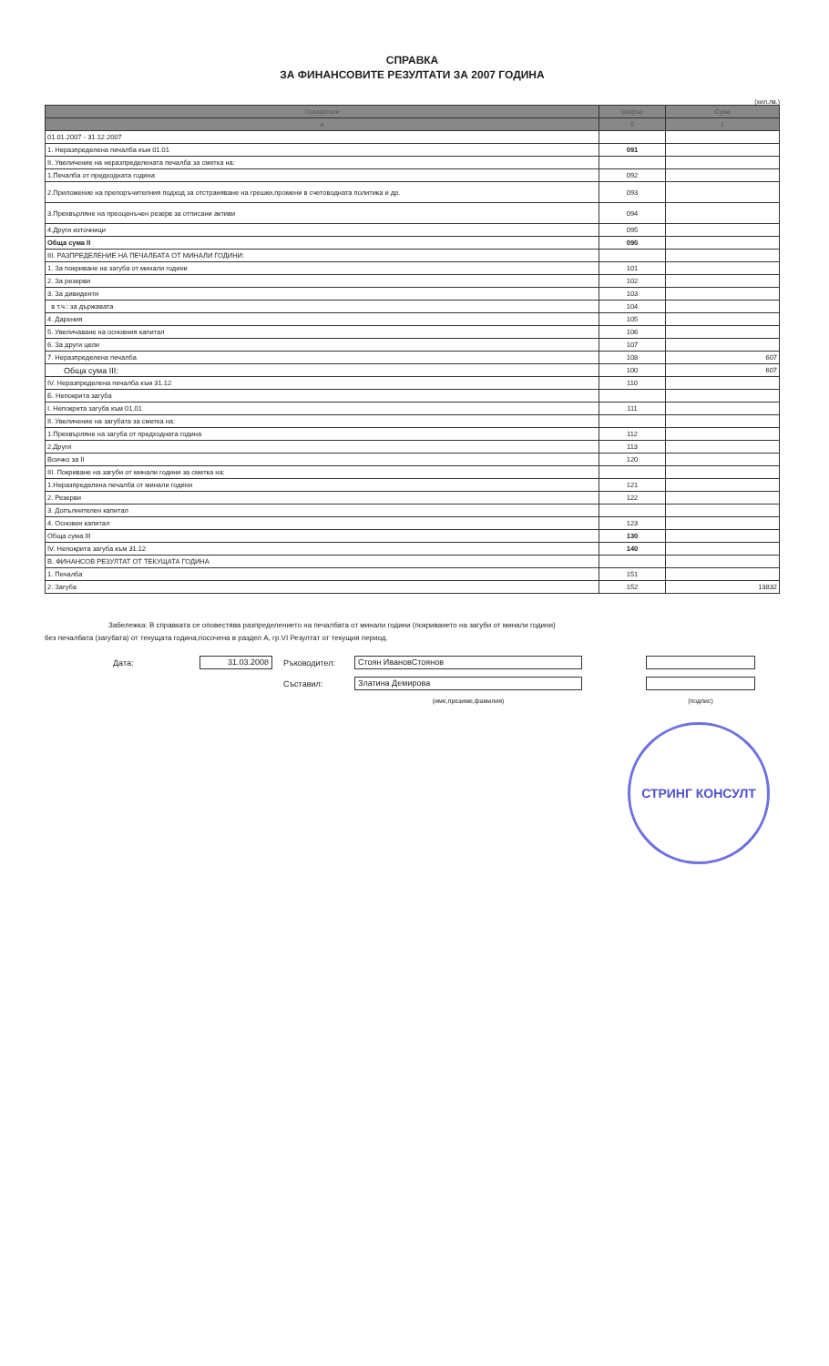СПРАВКА
ЗА ФИНАНСОВИТЕ РЕЗУЛТАТИ ЗА 2007 ГОДИНА
(хил.лв.)
| Показатели | Шифър | Сума |
| --- | --- | --- |
| а | б | 1 |
| 01.01.2007 - 31.12.2007 | | |
| 1. Неразпределена печалба към 01.01 | 091 | |
| II. Увеличение на неразпределената печалба за сметка на: | | |
| 1.Печалба от предходната година | 092 | |
| 2.Приложение на препоръчителния подход за отстраняване на грешки,промени в счетоводната политика и др. | 093 | |
| 3.Прехвърляне на преоценъчен резерв за отписани активи | 094 | |
| 4.Други източници | 095 | |
| Обща сума II | 090 | |
| III. РАЗПРЕДЕЛЕНИЕ НА ПЕЧАЛБАТА ОТ МИНАЛИ ГОДИНИ: | | |
| 1. За покриване на загуба от минали години | 101 | |
| 2. За резерви | 102 | |
| 3. За дивиденти | 103 | |
| в т.ч.: за държавата | 104 | |
| 4. Дарения | 105 | |
| 5. Увеличаване на основния капитал | 106 | |
| 6. За други цели | 107 | |
| 7. Неразпределена печалба | 108 | 607 |
| Обща сума III: | 100 | 607 |
| IV. Неразпределена печалба към 31.12 | 110 | |
| Б. Непокрита загуба | | |
| I. Непокрита загуба към 01.01 | 111 | |
| II. Увеличение на загубата за сметка на: | | |
| 1.Прехвърляне на загуба от предходната година | 112 | |
| 2.Други | 113 | |
| Всичко за II | 120 | |
| III. Покриване на загуби от минали години за сметка на: | | |
| 1.Неразпределена печалба от минали години | 121 | |
| 2. Резерви | 122 | |
| 3. Допълнителен капитал | | |
| 4. Основен капитал | 123 | |
| Обща сума III | 130 | |
| IV. Непокрита загуба към 31.12 | 140 | |
| В. ФИНАНСОВ РЕЗУЛТАТ ОТ ТЕКУЩАТА ГОДИНА | | |
| 1. Печалба | 151 | |
| 2. Загуба | 152 | 13832 |
Забележка: В справката се оповестява разпределението на печалбата от минали години (покриването на загуби от минали години)
без печалбата (загубата) от текущата година,посочена в раздел А, гр.VI Резултат от текущия период.
Дата:
31.03.2008
Ръководител:
Стоян ИвановСтоянов
Съставил:
Златина Демирова
(име,презиме,фамилия)
(подпис)
СТРИНГ КОНСУЛТ